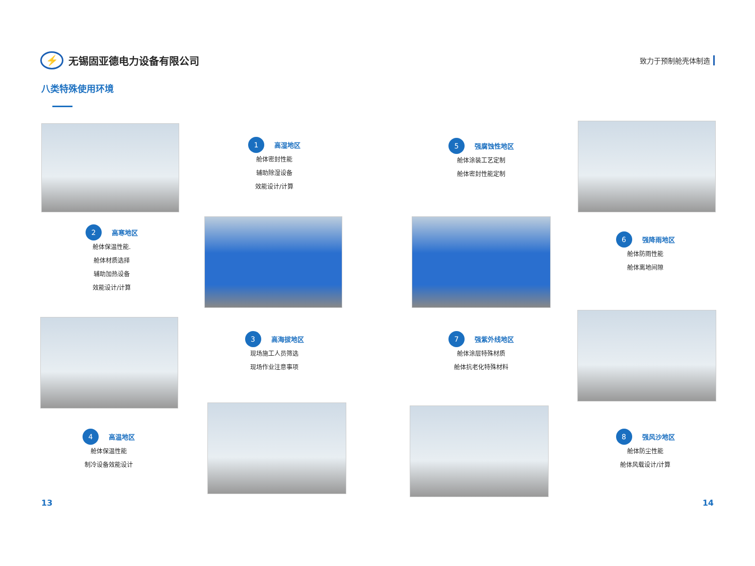⚡
无锡固亚德电力设备有限公司
致力于预制舱壳体制造
八类特殊使用环境
1 高湿地区
舱体密封性能
辅助除湿设备
效能设计/计算
5 强腐蚀性地区
舱体涂装工艺定制
舱体密封性能定制
2 高寒地区
舱体保温性能.
舱体材质选择
辅助加热设备
效能设计/计算
6 强降雨地区
舱体防雨性能
舱体离地间隙
3 高海拔地区
现场施工人员筛选
现场作业注意事项
7 强紫外线地区
舱体涂层特殊材质
舱体抗老化特殊材料
4 高温地区
舱体保温性能
制冷设备效能设计
8 强风沙地区
舱体防尘性能
舱体风载设计/计算
13 14